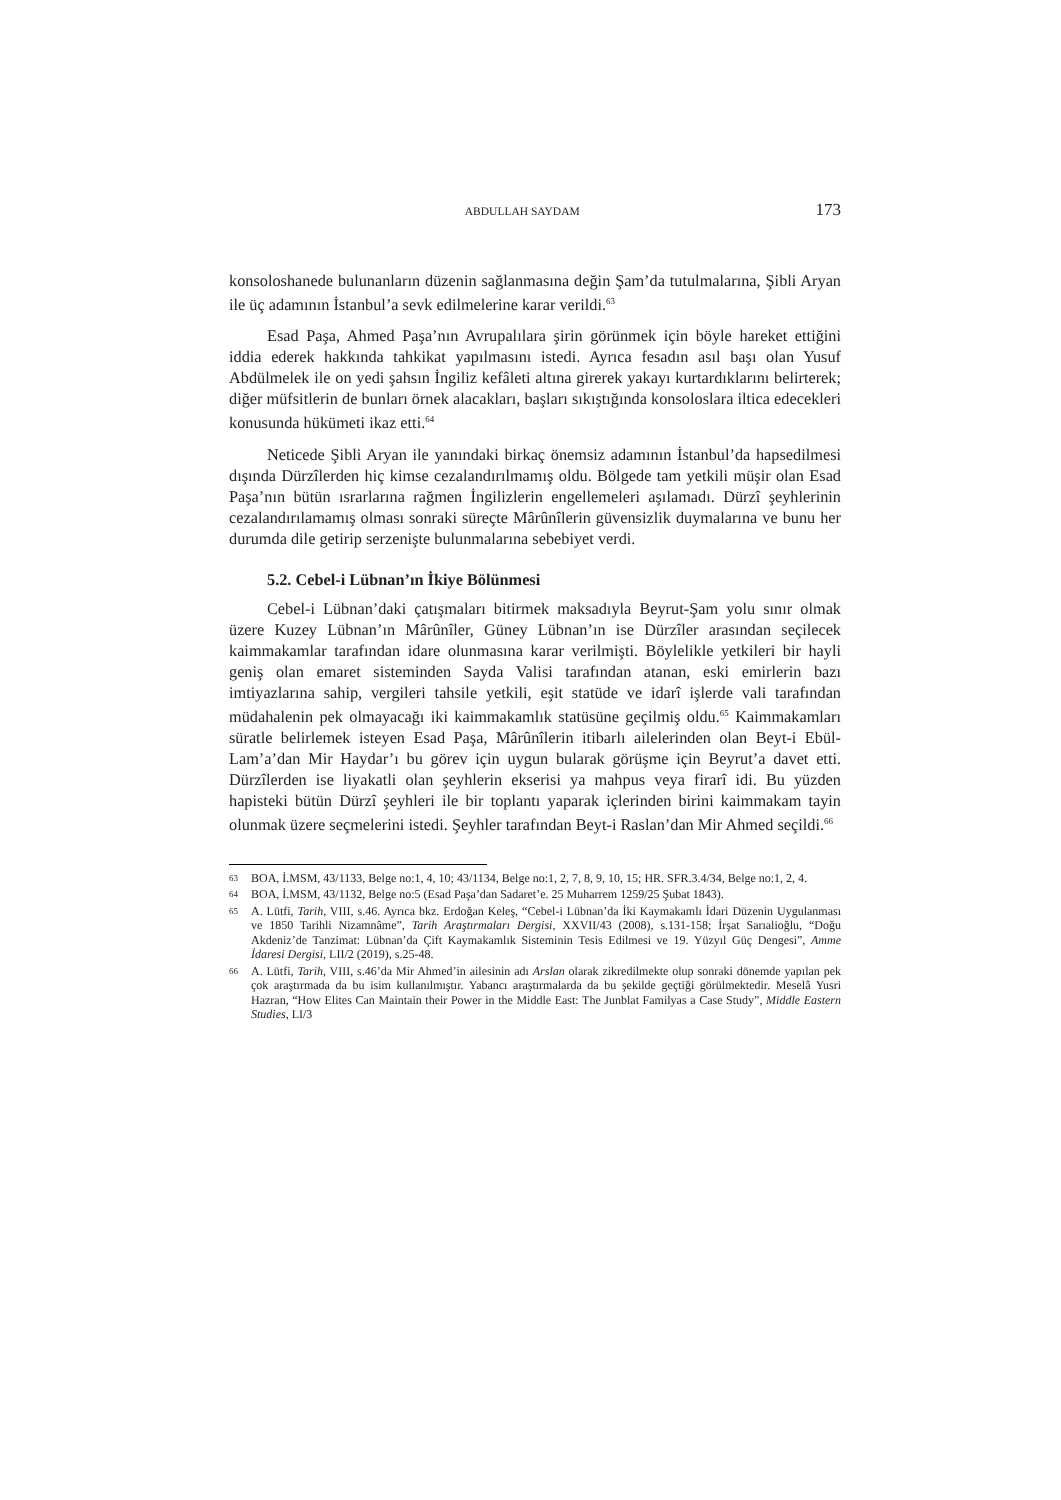ABDULLAH SAYDAM 173
konsoloshanede bulunanların düzenin sağlanmasına değin Şam’da tutulmalarına, Şibli Aryan ile üç adamının İstanbul’a sevk edilmelerine karar verildi.<sup>63</sup>
Esad Paşa, Ahmed Paşa’nın Avrupalılara şirin görünmek için böyle hareket ettiğini iddia ederek hakkında tahkikat yapılmasını istedi. Ayrıca fesadın asıl başı olan Yusuf Abdülmelek ile on yedi şahsın İngiliz kefâleti altına girerek yakayı kurtardıklarını belirterek; diğer müfsitlerin de bunları örnek alacakları, başları sıkıştığında konsoloslara iltica edecekleri konusunda hükümeti ikaz etti.<sup>64</sup>
Neticede Şibli Aryan ile yanındaki birkaç önemsiz adamının İstanbul’da hapsedilmesi dışında Dürzîlerden hiç kimse cezalandırılmamış oldu. Bölgede tam yetkili müşir olan Esad Paşa’nın bütün ısrarlarına rağmen İngilizlerin engellemeleri aşılamadı. Dürzî şeyhlerinin cezalandırılamamış olması sonraki süreçte Mârûnîlerin güvensizlik duymalarına ve bunu her durumda dile getirip serzenişte bulunmalarına sebebiyet verdi.
5.2. Cebel-i Lübnan’ın İkiye Bölünmesi
Cebel-i Lübnan’daki çatışmaları bitirmek maksadıyla Beyrut-Şam yolu sınır olmak üzere Kuzey Lübnan’ın Mârûnîler, Güney Lübnan’ın ise Dürzîler arasından seçilecek kaimmakamlar tarafından idare olunmasına karar verilmişti. Böylelikle yetkileri bir hayli geniş olan emaret sisteminden Sayda Valisi tarafından atanan, eski emirlerin bazı imtiyazlarına sahip, vergileri tahsile yetkili, eşit statüde ve idarî işlerde vali tarafından müdahalenin pek olmayacağı iki kaimmakamlık statüsüne geçilmiş oldu.<sup>65</sup> Kaimmakamları süratle belirlemek isteyen Esad Paşa, Mârûnîlerin itibarlı ailelerinden olan Beyt-i Ebül-Lam’a’dan Mir Haydar’ı bu görev için uygun bularak görüşme için Beyrut’a davet etti. Dürzîlerden ise liyakatli olan şeyhlerin ekserisi ya mahpus veya firarî idi. Bu yüzden hapisteki bütün Dürzî şeyhleri ile bir toplantı yaparak içlerinden birini kaimmakam tayin olunmak üzere seçmelerini istedi. Şeyhler tarafından Beyt-i Raslan’dan Mir Ahmed seçildi.<sup>66</sup>
63 BOA, İ.MSM, 43/1133, Belge no:1, 4, 10; 43/1134, Belge no:1, 2, 7, 8, 9, 10, 15; HR. SFR.3.4/34, Belge no:1, 2, 4.
64 BOA, İ.MSM, 43/1132, Belge no:5 (Esad Paşa’dan Sadaret’e. 25 Muharrem 1259/25 Şubat 1843).
65 A. Lütfi, Tarih, VIII, s.46. Ayrıca bkz. Erdoğan Keleş, “Cebel-i Lübnan’da İki Kaymakamlı İdari Düzenin Uygulanması ve 1850 Tarihli Nizamnâme”, Tarih Araştırmaları Dergisi, XXVII/43 (2008), s.131-158; İrşat Sarıalioğlu, “Doğu Akdeniz’de Tanzimat: Lübnan’da Çift Kaymakamlık Sisteminin Tesis Edilmesi ve 19. Yüzyıl Güç Dengesi”, Amme İdaresi Dergisi, LII/2 (2019), s.25-48.
66 A. Lütfi, Tarih, VIII, s.46’da Mir Ahmed’in ailesinin adı Arslan olarak zikredilmekte olup sonraki dönemde yapılan pek çok araştırmada da bu isim kullanılmıştır. Yabancı araştırmalarda da bu şekilde geçtiği görülmektedir. Meselâ Yusri Hazran, “How Elites Can Maintain their Power in the Middle East: The Junblat Familyas a Case Study”, Middle Eastern Studies, LI/3